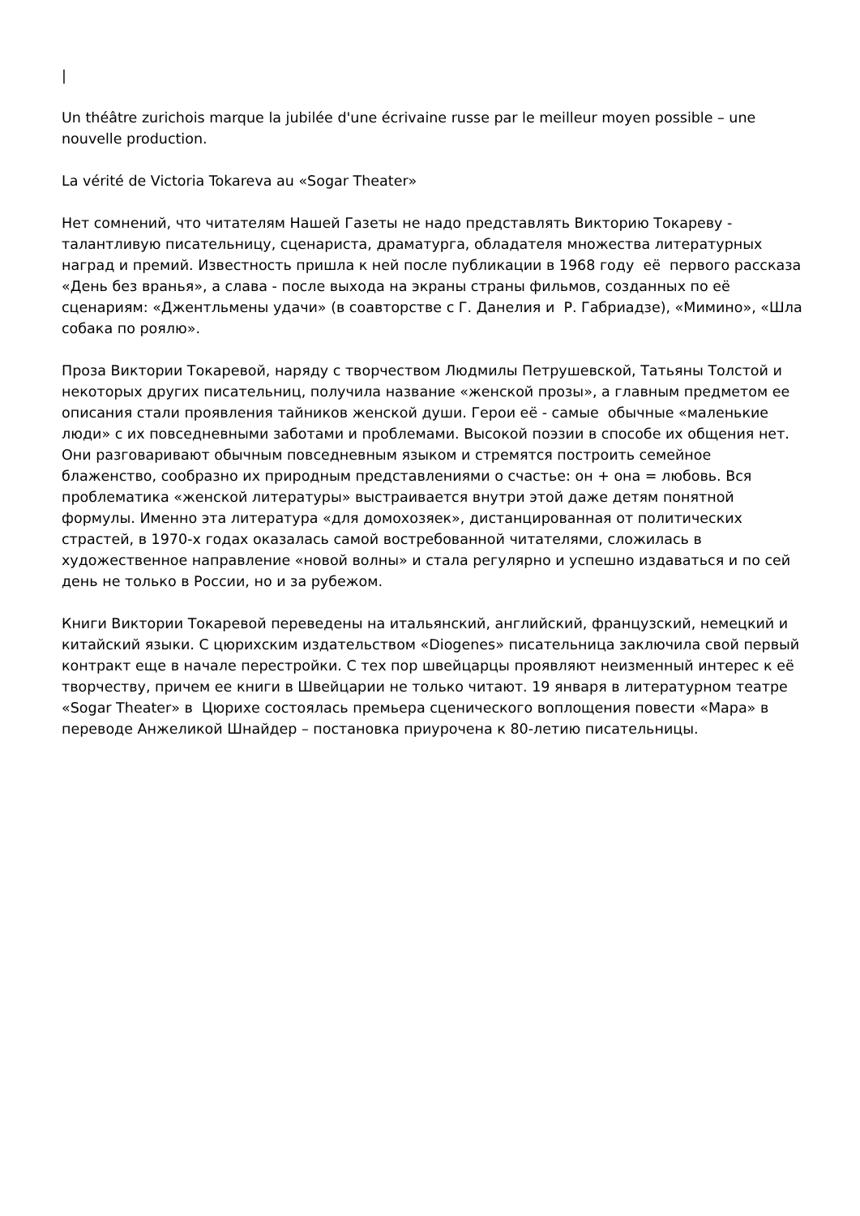|
Un théâtre zurichois marque la jubilée d'une écrivaine russe par le meilleur moyen possible – une nouvelle production.
La vérité de Victoria Tokareva au «Sogar Theater»
Нет сомнений, что читателям Нашей Газеты не надо представлять Викторию Токареву - талантливую писательницу, сценариста, драматурга, обладателя множества литературных наград и премий. Известность пришла к ней после публикации в 1968 году её первого рассказа «День без вранья», а слава - после выхода на экраны страны фильмов, созданных по её сценариям: «Джентльмены удачи» (в соавторстве с Г. Данелия и Р. Габриадзе), «Мимино», «Шла собака по роялю».
Проза Виктории Токаревой, наряду с творчеством Людмилы Петрушевской, Татьяны Толстой и некоторых других писательниц, получила название «женской прозы», а главным предметом ее описания стали проявления тайников женской души. Герои её - самые обычные «маленькие люди» с их повседневными заботами и проблемами. Высокой поэзии в способе их общения нет. Они разговаривают обычным повседневным языком и стремятся построить семейное блаженство, сообразно их природным представлениями о счастье: он + она = любовь. Вся проблематика «женской литературы» выстраивается внутри этой даже детям понятной формулы. Именно эта литература «для домохозяек», дистанцированная от политических страстей, в 1970-х годах оказалась самой востребованной читателями, сложилась в художественное направление «новой волны» и стала регулярно и успешно издаваться и по сей день не только в России, но и за рубежом.
Книги Виктории Токаревой переведены на итальянский, английский, французский, немецкий и китайский языки. С цюрихским издательством «Diogenes» писательница заключила свой первый контракт еще в начале перестройки. С тех пор швейцарцы проявляют неизменный интерес к её творчеству, причем ее книги в Швейцарии не только читают. 19 января в литературном театре «Sogar Theater» в Цюрихе состоялась премьера сценического воплощения повести «Мара» в переводе Анжеликой Шнайдер – постановка приурочена к 80-летию писательницы.